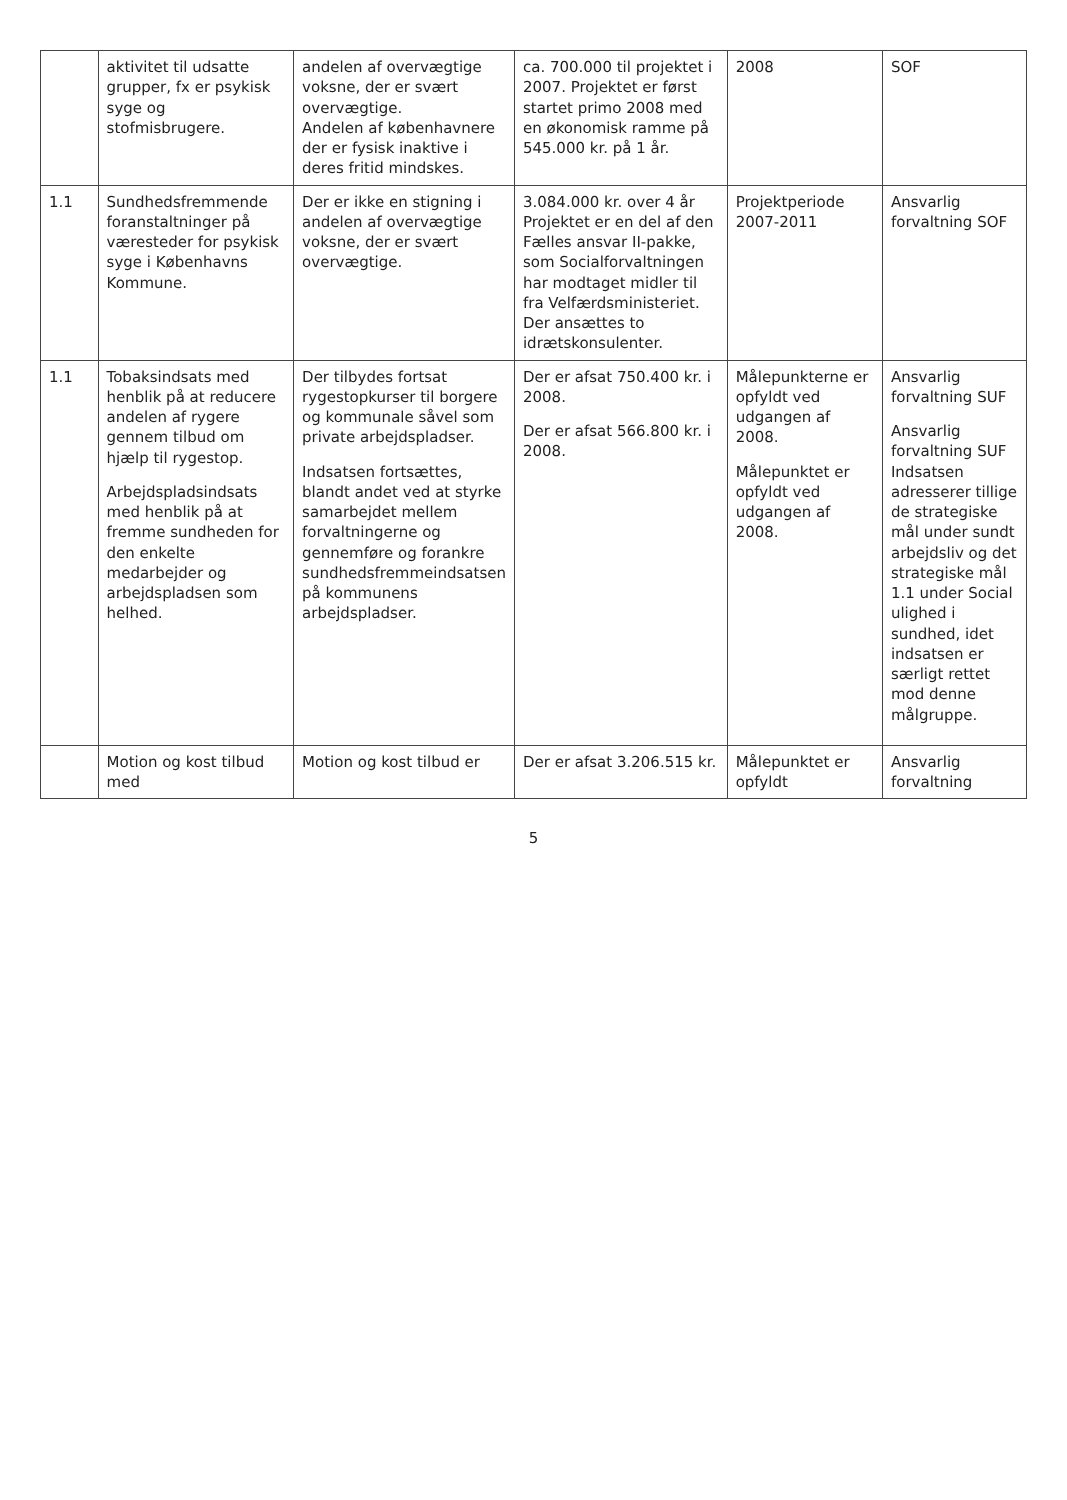| | aktivitet til udsatte grupper, fx er psykisk syge og stofmisbrugere. | andelen af overvægtige voksne, der er svært overvægtige. Andelen af københavnere der er fysisk inaktive i deres fritid mindskes. | ca. 700.000 til projektet i 2007. Projektet er først startet primo 2008 med en økonomisk ramme på 545.000 kr. på 1 år. | 2008 | SOF |
| 1.1 | Sundhedsfremmende foranstaltninger på væresteder for psykisk syge i Københavns Kommune. | Der er ikke en stigning i andelen af overvægtige voksne, der er svært overvægtige. | 3.084.000 kr. over 4 år Projektet er en del af den Fælles ansvar II-pakke, som Socialforvaltningen har modtaget midler til fra Velfærdsministeriet. Der ansættes to idrætskonsulenter. | Projektperiode 2007-2011 | Ansvarlig forvaltning SOF |
| 1.1 | Tobaksindsats med henblik på at reducere andelen af rygere gennem tilbud om hjælp til rygestop. Arbejdspladsindsats med henblik på at fremme sundheden for den enkelte medarbejder og arbejdspladsen som helhed. | Der tilbydes fortsat rygestopkurser til borgere og kommunale såvel som private arbejdspladser. Indsatsen fortsættes, blandt andet ved at styrke samarbejdet mellem forvaltningerne og gennemføre og forankre sundhedsfremmeindsatsen på kommunens arbejdspladser. | Der er afsat 750.400 kr. i 2008. Der er afsat 566.800 kr. i 2008. | Målepunkterne er opfyldt ved udgangen af 2008. Målepunktet er opfyldt ved udgangen af 2008. | Ansvarlig forvaltning SUF Ansvarlig forvaltning SUF Indsatsen adresserer tillige de strategiske mål under sundt arbejdsliv og det strategiske mål 1.1 under Social ulighed i sundhed, idet indsatsen er særligt rettet mod denne målgruppe. |
| | Motion og kost tilbud med | Motion og kost tilbud er | Der er afsat 3.206.515 kr. | Målepunktet er opfyldt | Ansvarlig forvaltning |
5